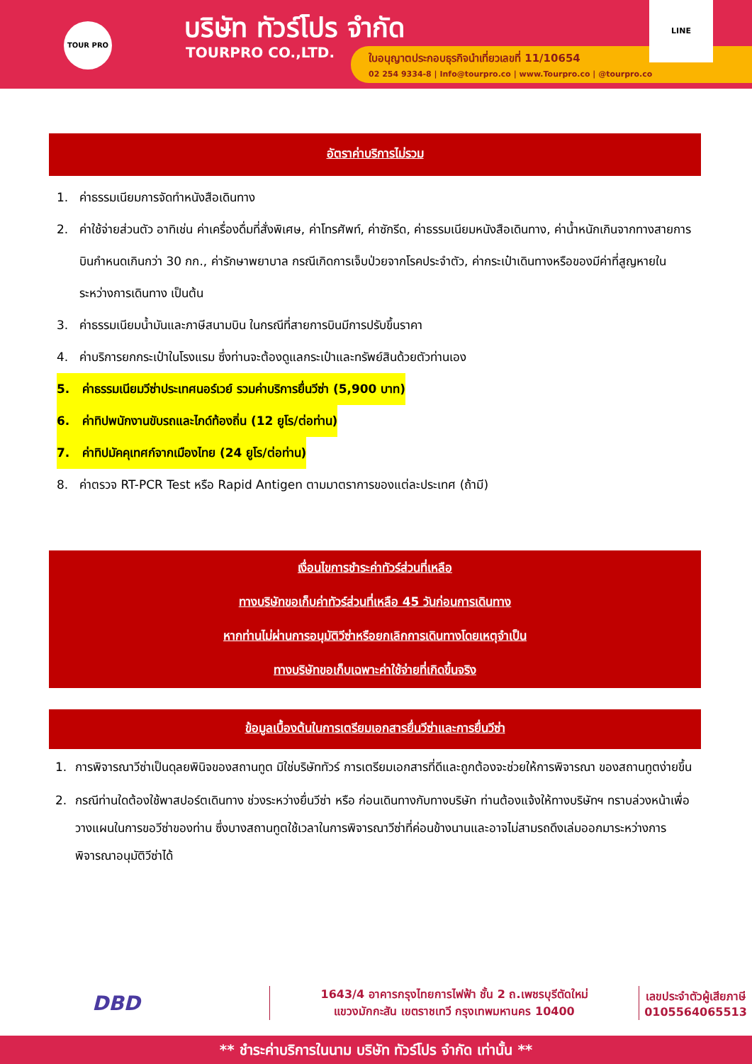TOUR PRO บริษัท ทัวร์โปร จำกัด
TOURPRO CO.,LTD.
ใบอนุญาตประกอบธุรกิจนำเที่ยวเลขที่ 11/10654
02 254 9334-8 | Info@tourpro.co | www.Tourpro.co | @tourpro.co
LINE
อัตราค่าบริการไม่รวม
1. ค่าธรรมเนียมการจัดทำหนังสือเดินทาง
2. ค่าใช้จ่ายส่วนตัว อาทิเช่น ค่าเครื่องดื่มที่สั่งพิเศษ, ค่าโทรศัพท์, ค่าซักรีด, ค่าธรรมเนียมหนังสือเดินทาง, ค่าน้ำหนักเกินจากทางสายการบินกำหนดเกินกว่า 30 กก., ค่ารักษาพยาบาล กรณีเกิดการเจ็บป่วยจากโรคประจำตัว, ค่ากระเป๋าเดินทางหรือของมีค่าที่สูญหายในระหว่างการเดินทาง เป็นต้น
3. ค่าธรรมเนียมน้ำมันและภาษีสนามบิน ในกรณีที่สายการบินมีการปรับขึ้นราคา
4. ค่าบริการยกกระเป๋าในโรงแรม ซึ่งท่านจะต้องดูแลกระเป๋าและทรัพย์สินด้วยตัวท่านเอง
5. ค่าธรรมเนียมวีซ่าประเทศนอร์เวย์ รวมค่าบริการยื่นวีซ่า (5,900 บาท)
6. ค่าทิปพนักงานขับรถและไกด์ท้องถิ่น (12 ยูโร/ต่อท่าน)
7. ค่าทิปมัคคุเทศก์จากเมืองไทย (24 ยูโร/ต่อท่าน)
8. ค่าตรวจ RT-PCR Test หรือ Rapid Antigen ตามมาตราการของแต่ละประเทศ (ถ้ามี)
เงื่อนไขการชำระค่าทัวร์ส่วนที่เหลือ
ทางบริษัทขอเก็บค่าทัวร์ส่วนที่เหลือ 45 วันก่อนการเดินทาง
หากท่านไม่ผ่านการอนุมัติวีซ่าหรือยกเลิกการเดินทางโดยเหตุจำเป็น
ทางบริษัทขอเก็บเฉพาะค่าใช้จ่ายที่เกิดขึ้นจริง
ข้อมูลเบื้องต้นในการเตรียมเอกสารยื่นวีซ่าและการยื่นวีซ่า
1. การพิจารณาวีซ่าเป็นดุลยพินิจของสถานทูต มิใช่บริษัททัวร์ การเตรียมเอกสารที่ดีและถูกต้องจะช่วยให้การพิจารณา ของสถานทูตง่ายขึ้น
2. กรณีท่านใดต้องใช้พาสปอร์ตเดินทาง ช่วงระหว่างยื่นวีซ่า หรือ ก่อนเดินทางกับทางบริษัท ท่านต้องแจ้งให้ทางบริษัทฯ ทราบล่วงหน้าเพื่อวางแผนในการขอวีซ่าของท่าน ซึ่งบางสถานทูตใช้เวลาในการพิจารณาวีซ่าที่ค่อนข้างนานและอาจไม่สามรถดึงเล่มออกมาระหว่างการพิจารณาอนุมัติวีซ่าได้
DBD
1643/4 อาคารกรุงไทยการไฟฟ้า ชั้น 2 ถ.เพชรบุรีตัดใหม่
แขวงมักกะสัน เขตราชเทวี กรุงเทพมหานคร 10400
เลขประจำตัวผู้เสียภาษี
0105564065513
** ชำระค่าบริการในนาม บริษัท ทัวร์โปร จำกัด เท่านั้น **